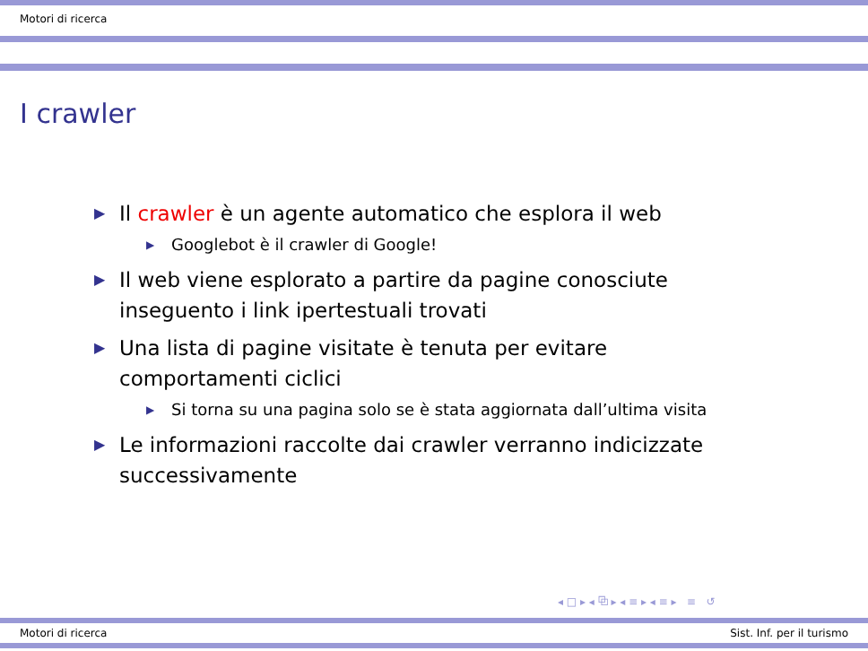Motori di ricerca
I crawler
▶ Il crawler è un agente automatico che esplora il web
▶ Googlebot è il crawler di Google!
▶ Il web viene esplorato a partire da pagine conosciute inseguento i link ipertestuali trovati
▶ Una lista di pagine visitate è tenuta per evitare comportamenti ciclici
▶ Si torna su una pagina solo se è stata aggiornata dall’ultima visita
▶ Le informazioni raccolte dai crawler verranno indicizzate successivamente
◂ □ ▸ ◂ ⧉ ▸ ◂ ≡ ▸ ◂ ≡ ▸ ≡ ↺
Motori di ricerca Sist. Inf. per il turismo